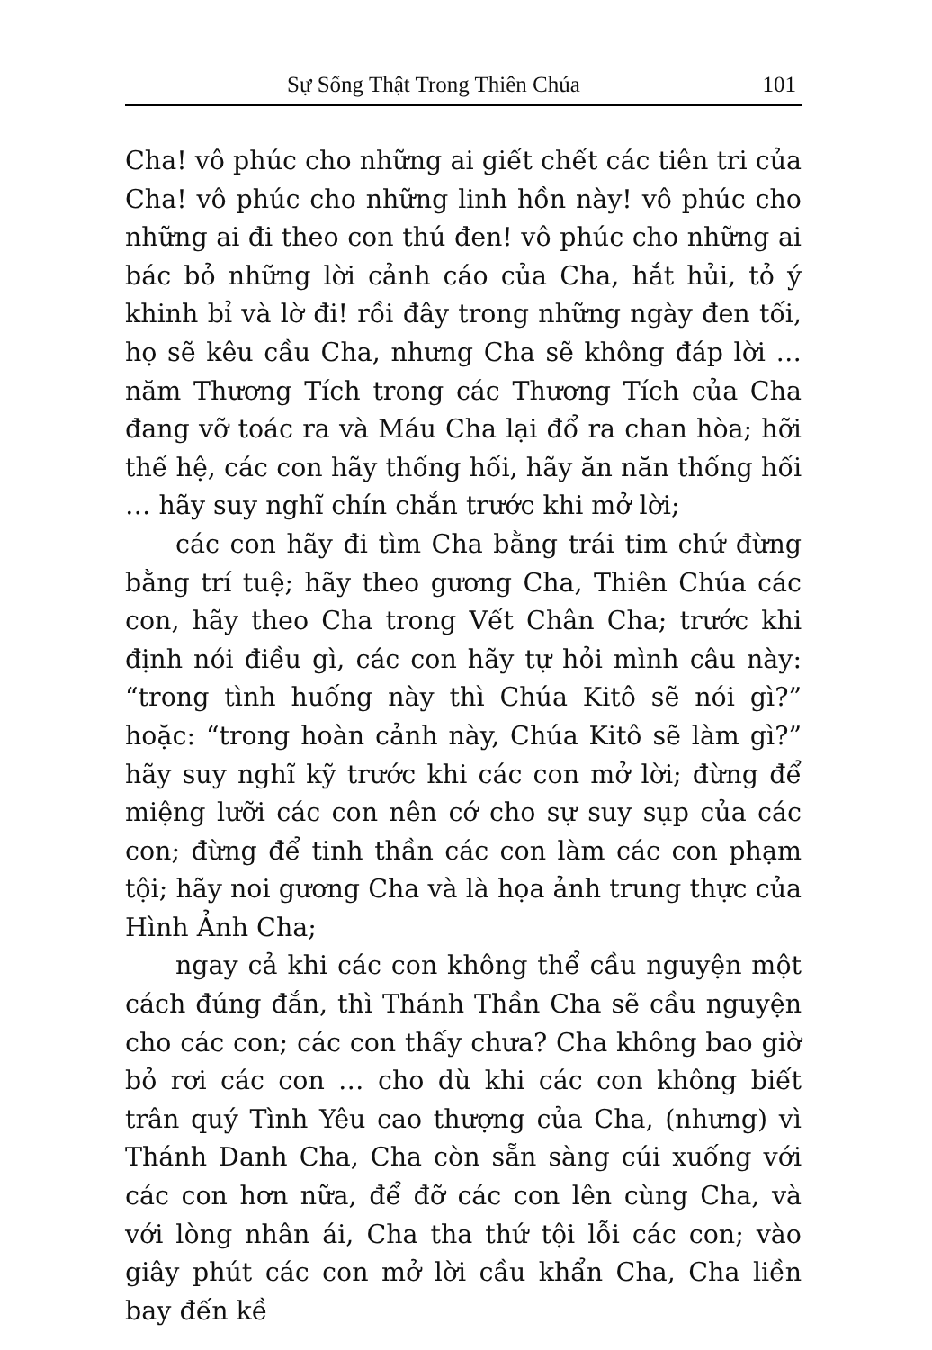Sự Sống Thật Trong Thiên Chúa 101
Cha! vô phúc cho những ai giết chết các tiên tri của Cha! vô phúc cho những linh hồn này! vô phúc cho những ai đi theo con thú đen! vô phúc cho những ai bác bỏ những lời cảnh cáo của Cha, hắt hủi, tỏ ý khinh bỉ và lờ đi! rồi đây trong những ngày đen tối, họ sẽ kêu cầu Cha, nhưng Cha sẽ không đáp lời … năm Thương Tích trong các Thương Tích của Cha đang vỡ toác ra và Máu Cha lại đổ ra chan hòa; hỡi thế hệ, các con hãy thống hối, hãy ăn năn thống hối … hãy suy nghĩ chín chắn trước khi mở lời;
các con hãy đi tìm Cha bằng trái tim chứ đừng bằng trí tuệ; hãy theo gương Cha, Thiên Chúa các con, hãy theo Cha trong Vết Chân Cha; trước khi định nói điều gì, các con hãy tự hỏi mình câu này: “trong tình huống này thì Chúa Kitô sẽ nói gì?” hoặc: “trong hoàn cảnh này, Chúa Kitô sẽ làm gì?” hãy suy nghĩ kỹ trước khi các con mở lời; đừng để miệng lưỡi các con nên cớ cho sự suy sụp của các con; đừng để tinh thần các con làm các con phạm tội; hãy noi gương Cha và là họa ảnh trung thực của Hình Ảnh Cha;
ngay cả khi các con không thể cầu nguyện một cách đúng đắn, thì Thánh Thần Cha sẽ cầu nguyện cho các con; các con thấy chưa? Cha không bao giờ bỏ rơi các con … cho dù khi các con không biết trân quý Tình Yêu cao thượng của Cha, (nhưng) vì Thánh Danh Cha, Cha còn sẵn sàng cúi xuống với các con hơn nữa, để đỡ các con lên cùng Cha, và với lòng nhân ái, Cha tha thứ tội lỗi các con; vào giây phút các con mở lời cầu khẩn Cha, Cha liền bay đến kề